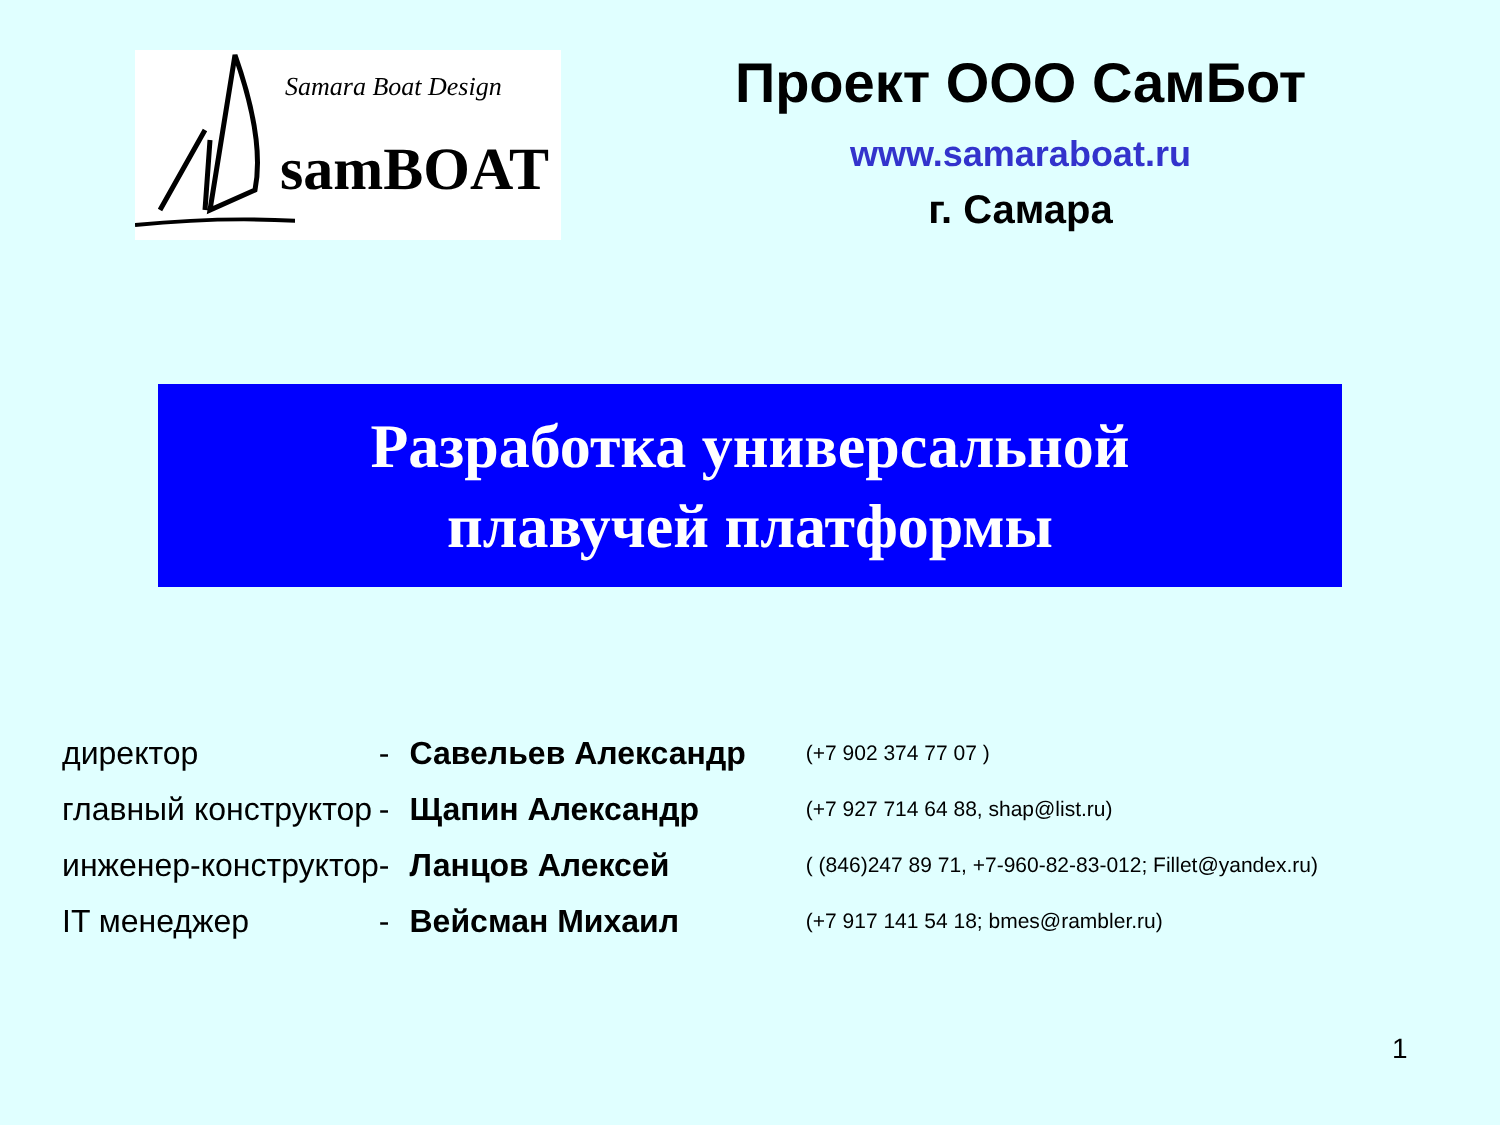Samara Boat Design
samBOAT
Проект ООО СамБот
www.samaraboat.ru
г. Самара
Разработка универсальной
плавучей платформы
| директор | - | Савельев Александр | (+7 902 374 77 07 ) |
| главный конструктор | - | Щапин Александр | (+7 927 714 64 88, shap@list.ru) |
| инженер-конструктор | - | Ланцов Алексей | ( (846)247 89 71, +7-960-82-83-012; Fillet@yandex.ru) |
| IT менеджер | - | Вейсман Михаил | (+7 917 141 54 18; bmes@rambler.ru) |
1